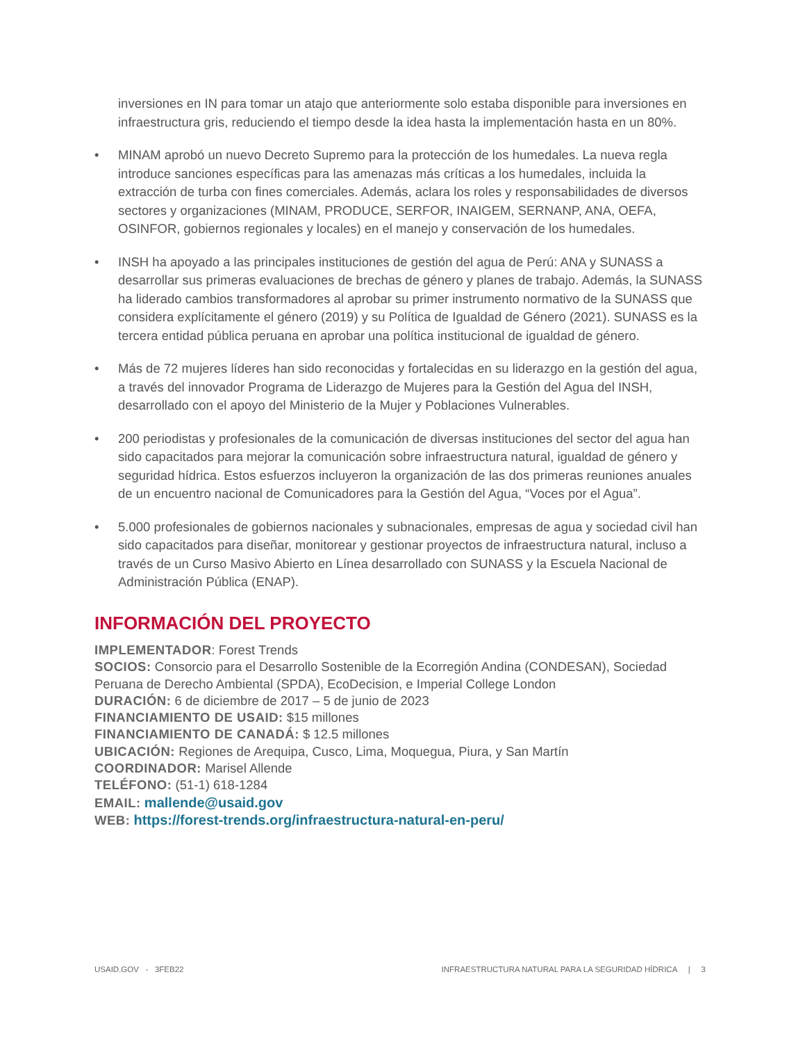inversiones en IN para tomar un atajo que anteriormente solo estaba disponible para inversiones en infraestructura gris, reduciendo el tiempo desde la idea hasta la implementación hasta en un 80%.
• MINAM aprobó un nuevo Decreto Supremo para la protección de los humedales. La nueva regla introduce sanciones específicas para las amenazas más críticas a los humedales, incluida la extracción de turba con fines comerciales. Además, aclara los roles y responsabilidades de diversos sectores y organizaciones (MINAM, PRODUCE, SERFOR, INAIGEM, SERNANP, ANA, OEFA, OSINFOR, gobiernos regionales y locales) en el manejo y conservación de los humedales.
• INSH ha apoyado a las principales instituciones de gestión del agua de Perú: ANA y SUNASS a desarrollar sus primeras evaluaciones de brechas de género y planes de trabajo. Además, la SUNASS ha liderado cambios transformadores al aprobar su primer instrumento normativo de la SUNASS que considera explícitamente el género (2019) y su Política de Igualdad de Género (2021). SUNASS es la tercera entidad pública peruana en aprobar una política institucional de igualdad de género.
• Más de 72 mujeres líderes han sido reconocidas y fortalecidas en su liderazgo en la gestión del agua, a través del innovador Programa de Liderazgo de Mujeres para la Gestión del Agua del INSH, desarrollado con el apoyo del Ministerio de la Mujer y Poblaciones Vulnerables.
• 200 periodistas y profesionales de la comunicación de diversas instituciones del sector del agua han sido capacitados para mejorar la comunicación sobre infraestructura natural, igualdad de género y seguridad hídrica. Estos esfuerzos incluyeron la organización de las dos primeras reuniones anuales de un encuentro nacional de Comunicadores para la Gestión del Agua, “Voces por el Agua”.
• 5.000 profesionales de gobiernos nacionales y subnacionales, empresas de agua y sociedad civil han sido capacitados para diseñar, monitorear y gestionar proyectos de infraestructura natural, incluso a través de un Curso Masivo Abierto en Línea desarrollado con SUNASS y la Escuela Nacional de Administración Pública (ENAP).
INFORMACIÓN DEL PROYECTO
IMPLEMENTADOR: Forest Trends
SOCIOS: Consorcio para el Desarrollo Sostenible de la Ecorregión Andina (CONDESAN), Sociedad Peruana de Derecho Ambiental (SPDA), EcoDecision, e Imperial College London
DURACIÓN: 6 de diciembre de 2017 – 5 de junio de 2023
FINANCIAMIENTO DE USAID: $15 millones
FINANCIAMIENTO DE CANADÁ: $ 12.5 millones
UBICACIÓN: Regiones de Arequipa, Cusco, Lima, Moquegua, Piura, y San Martín
COORDINADOR: Marisel Allende
TELÉFONO: (51-1) 618-1284
EMAIL: mallende@usaid.gov
WEB: https://forest-trends.org/infraestructura-natural-en-peru/
USAID.GOV - 3FEB22 INFRAESTRUCTURA NATURAL PARA LA SEGURIDAD HÍDRICA | 3